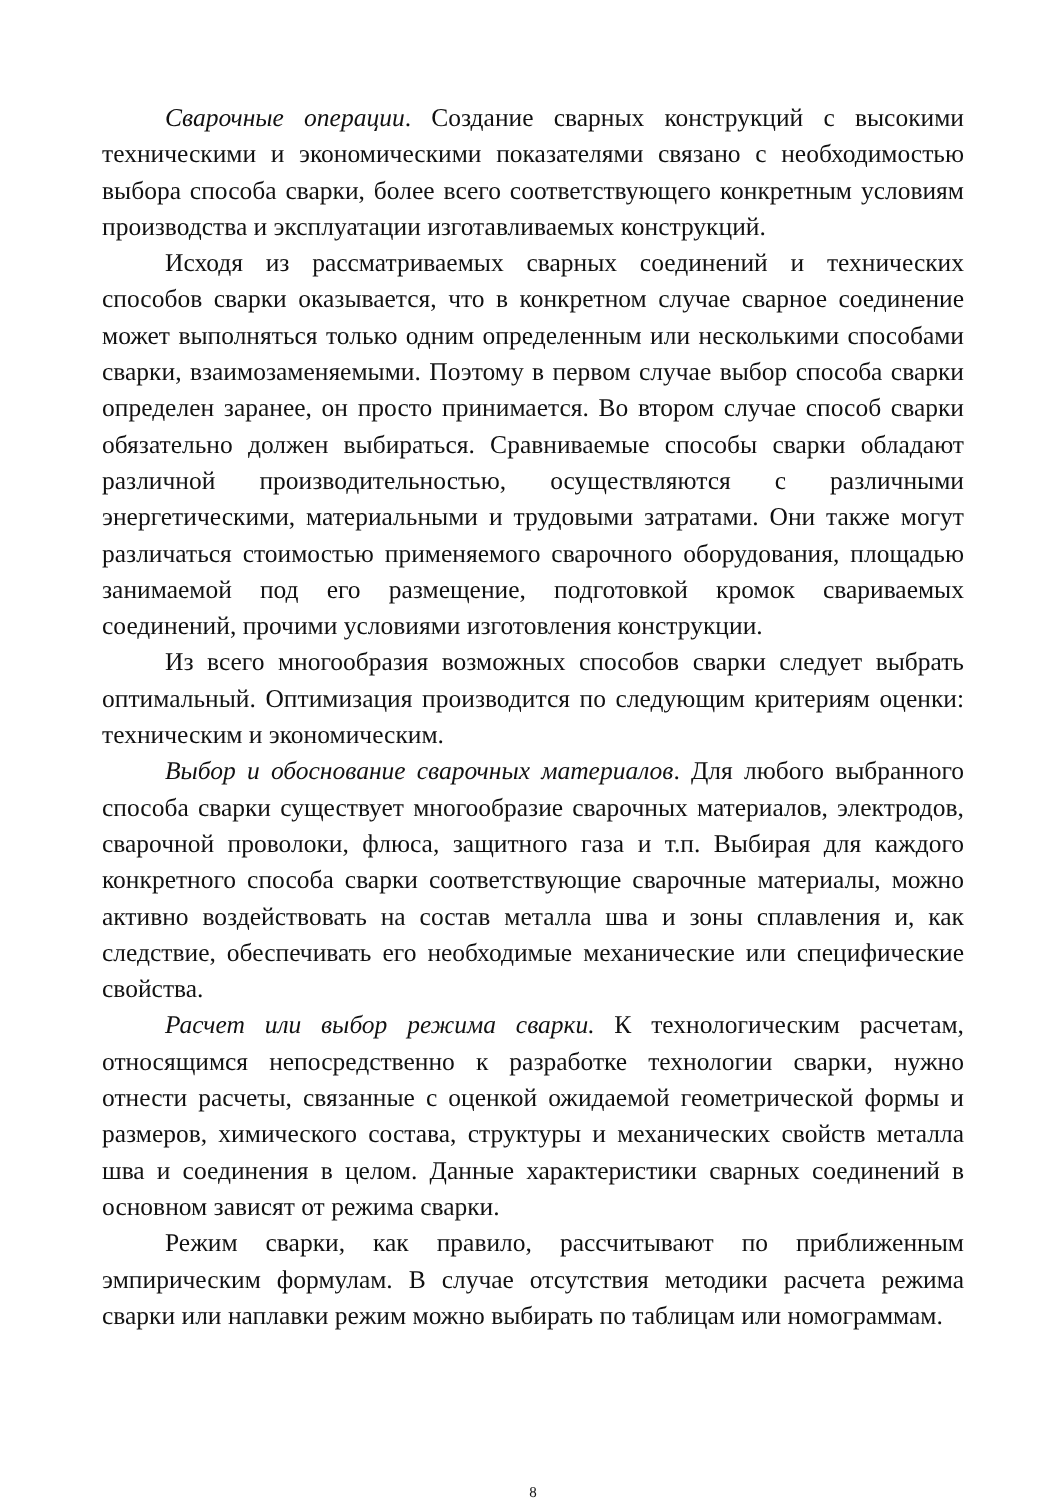Сварочные операции. Создание сварных конструкций с высокими техническими и экономическими показателями связано с необходимостью выбора способа сварки, более всего соответствующего конкретным условиям производства и эксплуатации изготавливаемых конструкций.
Исходя из рассматриваемых сварных соединений и технических способов сварки оказывается, что в конкретном случае сварное соединение может выполняться только одним определенным или несколькими способами сварки, взаимозаменяемыми. Поэтому в первом случае выбор способа сварки определен заранее, он просто принимается. Во втором случае способ сварки обязательно должен выбираться. Сравниваемые способы сварки обладают различной производительностью, осуществляются с различными энергетическими, материальными и трудовыми затратами. Они также могут различаться стоимостью применяемого сварочного оборудования, площадью занимаемой под его размещение, подготовкой кромок свариваемых соединений, прочими условиями изготовления конструкции.
Из всего многообразия возможных способов сварки следует выбрать оптимальный. Оптимизация производится по следующим критериям оценки: техническим и экономическим.
Выбор и обоснование сварочных материалов. Для любого выбранного способа сварки существует многообразие сварочных материалов, электродов, сварочной проволоки, флюса, защитного газа и т.п. Выбирая для каждого конкретного способа сварки соответствующие сварочные материалы, можно активно воздействовать на состав металла шва и зоны сплавления и, как следствие, обеспечивать его необходимые механические или специфические свойства.
Расчет или выбор режима сварки. К технологическим расчетам, относящимся непосредственно к разработке технологии сварки, нужно отнести расчеты, связанные с оценкой ожидаемой геометрической формы и размеров, химического состава, структуры и механических свойств металла шва и соединения в целом. Данные характеристики сварных соединений в основном зависят от режима сварки.
Режим сварки, как правило, рассчитывают по приближенным эмпирическим формулам. В случае отсутствия методики расчета режима сварки или наплавки режим можно выбирать по таблицам или номограммам.
8